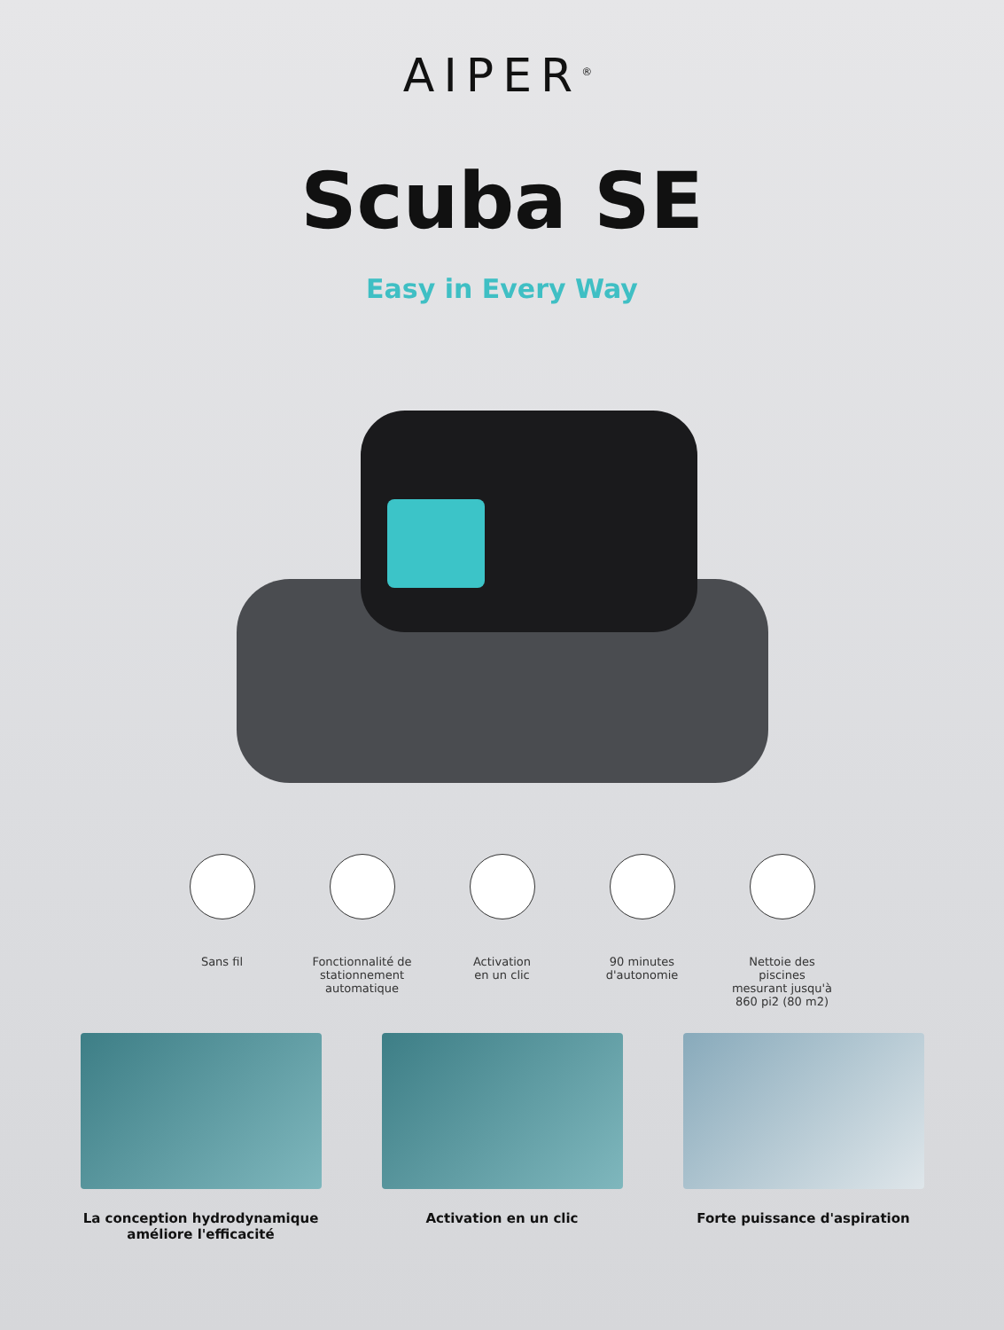AIPER<sup>®</sup>
Scuba SE
Easy in Every Way
Sans fil Fonctionnalité de stationnement automatique
Activation
en un clic
90 minutes
d'autonomie
Nettoie des piscines mesurant jusqu'à 860 pi2 (80 m2)
La conception hydrodynamique améliore l'efficacité
Activation en un clic Forte puissance d'aspiration